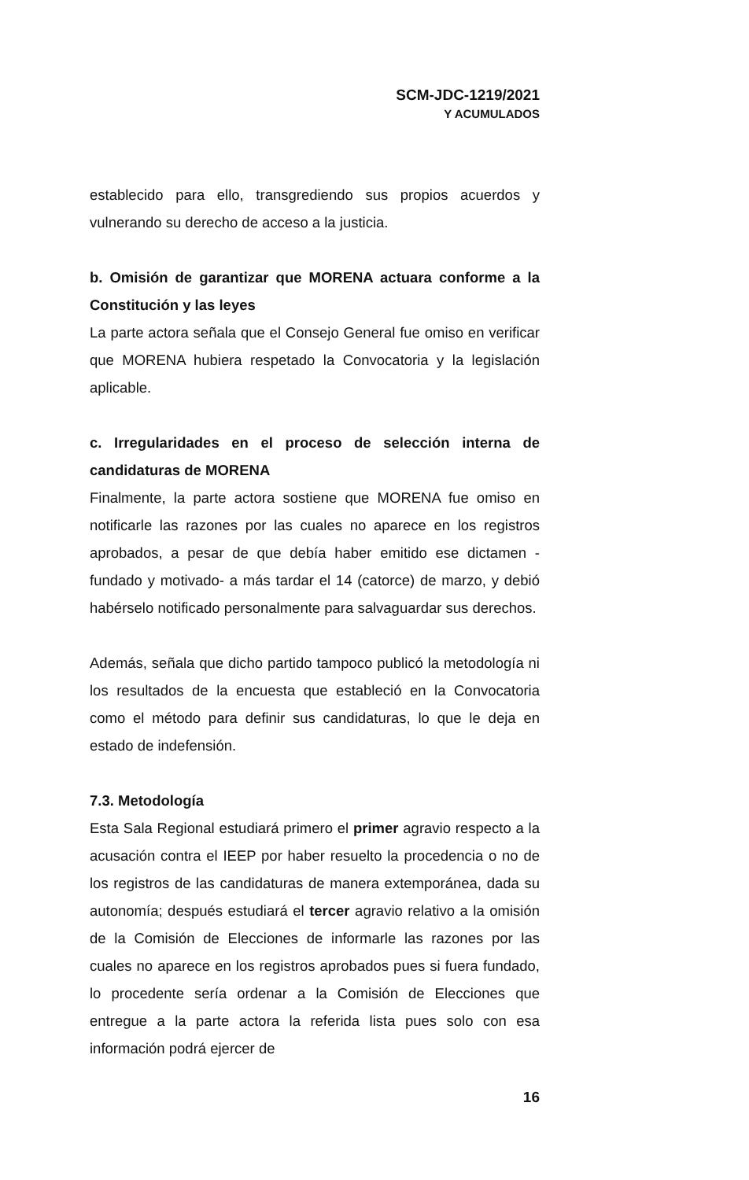SCM-JDC-1219/2021
Y ACUMULADOS
establecido para ello, transgrediendo sus propios acuerdos y vulnerando su derecho de acceso a la justicia.
b. Omisión de garantizar que MORENA actuara conforme a la Constitución y las leyes
La parte actora señala que el Consejo General fue omiso en verificar que MORENA hubiera respetado la Convocatoria y la legislación aplicable.
c. Irregularidades en el proceso de selección interna de candidaturas de MORENA
Finalmente, la parte actora sostiene que MORENA fue omiso en notificarle las razones por las cuales no aparece en los registros aprobados, a pesar de que debía haber emitido ese dictamen -fundado y motivado- a más tardar el 14 (catorce) de marzo, y debió habérselo notificado personalmente para salvaguardar sus derechos.
Además, señala que dicho partido tampoco publicó la metodología ni los resultados de la encuesta que estableció en la Convocatoria como el método para definir sus candidaturas, lo que le deja en estado de indefensión.
7.3. Metodología
Esta Sala Regional estudiará primero el primer agravio respecto a la acusación contra el IEEP por haber resuelto la procedencia o no de los registros de las candidaturas de manera extemporánea, dada su autonomía; después estudiará el tercer agravio relativo a la omisión de la Comisión de Elecciones de informarle las razones por las cuales no aparece en los registros aprobados pues si fuera fundado, lo procedente sería ordenar a la Comisión de Elecciones que entregue a la parte actora la referida lista pues solo con esa información podrá ejercer de
16